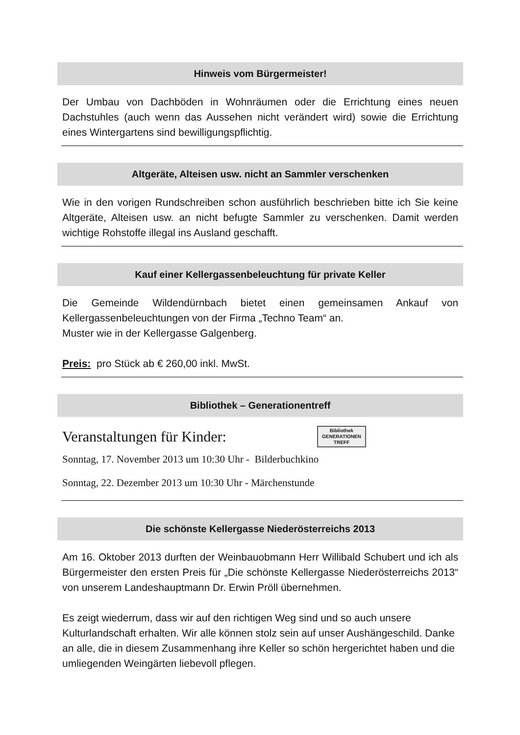Hinweis vom Bürgermeister!
Der Umbau von Dachböden in Wohnräumen oder die Errichtung eines neuen Dachstuhles (auch wenn das Aussehen nicht verändert wird) sowie die Errichtung eines Wintergartens sind bewilligungspflichtig.
Altgeräte, Alteisen usw. nicht an Sammler verschenken
Wie in den vorigen Rundschreiben schon ausführlich beschrieben bitte ich Sie keine Altgeräte, Alteisen usw. an nicht befugte Sammler zu verschenken. Damit werden wichtige Rohstoffe illegal ins Ausland geschafft.
Kauf einer Kellergassenbeleuchtung für private Keller
Die Gemeinde Wildendürnbach bietet einen gemeinsamen Ankauf von Kellergassenbeleuchtungen von der Firma „Techno Team“ an.
Muster wie in der Kellergasse Galgenberg.
Preis: pro Stück ab € 260,00 inkl. MwSt.
Bibliothek – Generationentreff
Veranstaltungen für Kinder:
Bibliothek
GENERATIONEN
TREFF
Sonntag, 17. November 2013 um 10:30 Uhr - Bilderbuchkino
Sonntag, 22. Dezember 2013 um 10:30 Uhr - Märchenstunde
Die schönste Kellergasse Niederösterreichs 2013
Am 16. Oktober 2013 durften der Weinbauobmann Herr Willibald Schubert und ich als Bürgermeister den ersten Preis für „Die schönste Kellergasse Niederösterreichs 2013“ von unserem Landeshauptmann Dr. Erwin Pröll übernehmen.
Es zeigt wiederrum, dass wir auf den richtigen Weg sind und so auch unsere Kulturlandschaft erhalten. Wir alle können stolz sein auf unser Aushängeschild. Danke an alle, die in diesem Zusammenhang ihre Keller so schön hergerichtet haben und die umliegenden Weingärten liebevoll pflegen.